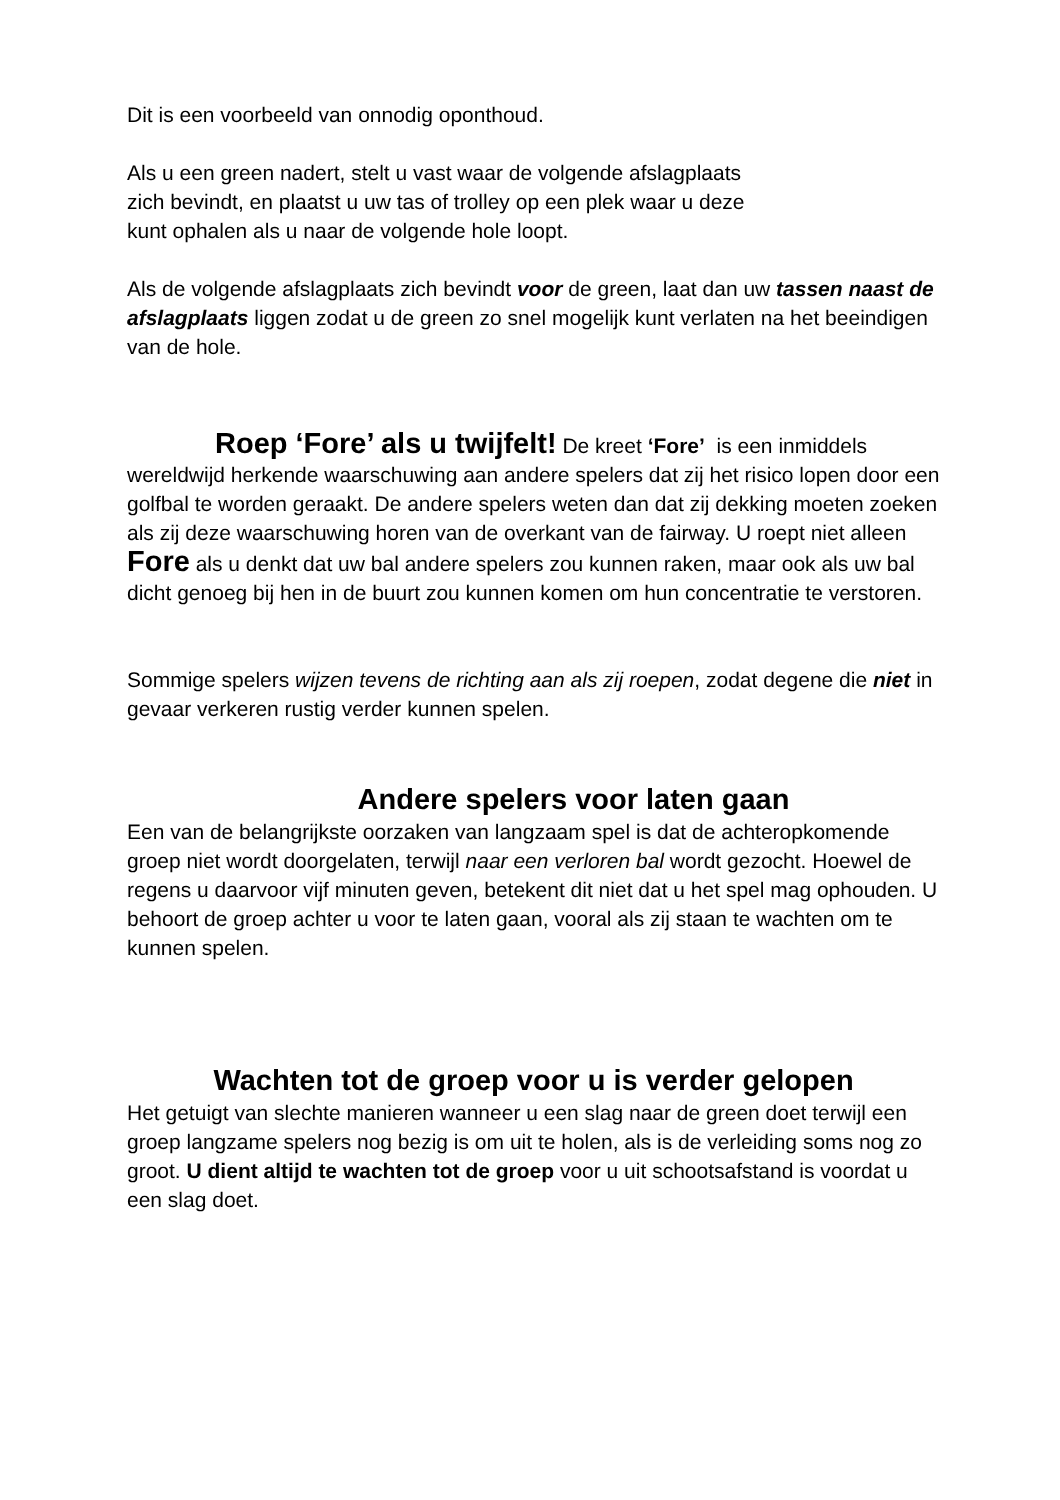Dit is een voorbeeld van onnodig oponthoud.
Als u een green nadert, stelt u vast waar de volgende afslagplaats
zich bevindt, en plaatst u uw tas of trolley op een plek waar u deze
kunt ophalen als u naar de volgende hole loopt.
Als de volgende afslagplaats zich bevindt voor de green, laat dan uw tassen naast de afslagplaats liggen zodat u de green zo snel mogelijk kunt verlaten na het beeindigen van de hole.
Roep ‘Fore’ als u twijfelt! De kreet ‘Fore’ is een inmiddels wereldwijd herkende waarschuwing aan andere spelers dat zij het risico lopen door een golfbal te worden geraakt. De andere spelers weten dan dat zij dekking moeten zoeken als zij deze waarschuwing horen van de overkant van de fairway. U roept niet alleen Fore als u denkt dat uw bal andere spelers zou kunnen raken, maar ook als uw bal dicht genoeg bij hen in de buurt zou kunnen komen om hun concentratie te verstoren.
Sommige spelers wijzen tevens de richting aan als zij roepen, zodat degene die niet in gevaar verkeren rustig verder kunnen spelen.
Andere spelers voor laten gaan
Een van de belangrijkste oorzaken van langzaam spel is dat de achteropkomende groep niet wordt doorgelaten, terwijl naar een verloren bal wordt gezocht. Hoewel de regens u daarvoor vijf minuten geven, betekent dit niet dat u het spel mag ophouden. U behoort de groep achter u voor te laten gaan, vooral als zij staan te wachten om te kunnen spelen.
Wachten tot de groep voor u is verder gelopen
Het getuigt van slechte manieren wanneer u een slag naar de green doet terwijl een groep langzame spelers nog bezig is om uit te holen, als is de verleiding soms nog zo groot. U dient altijd te wachten tot de groep voor u uit schootsafstand is voordat u een slag doet.